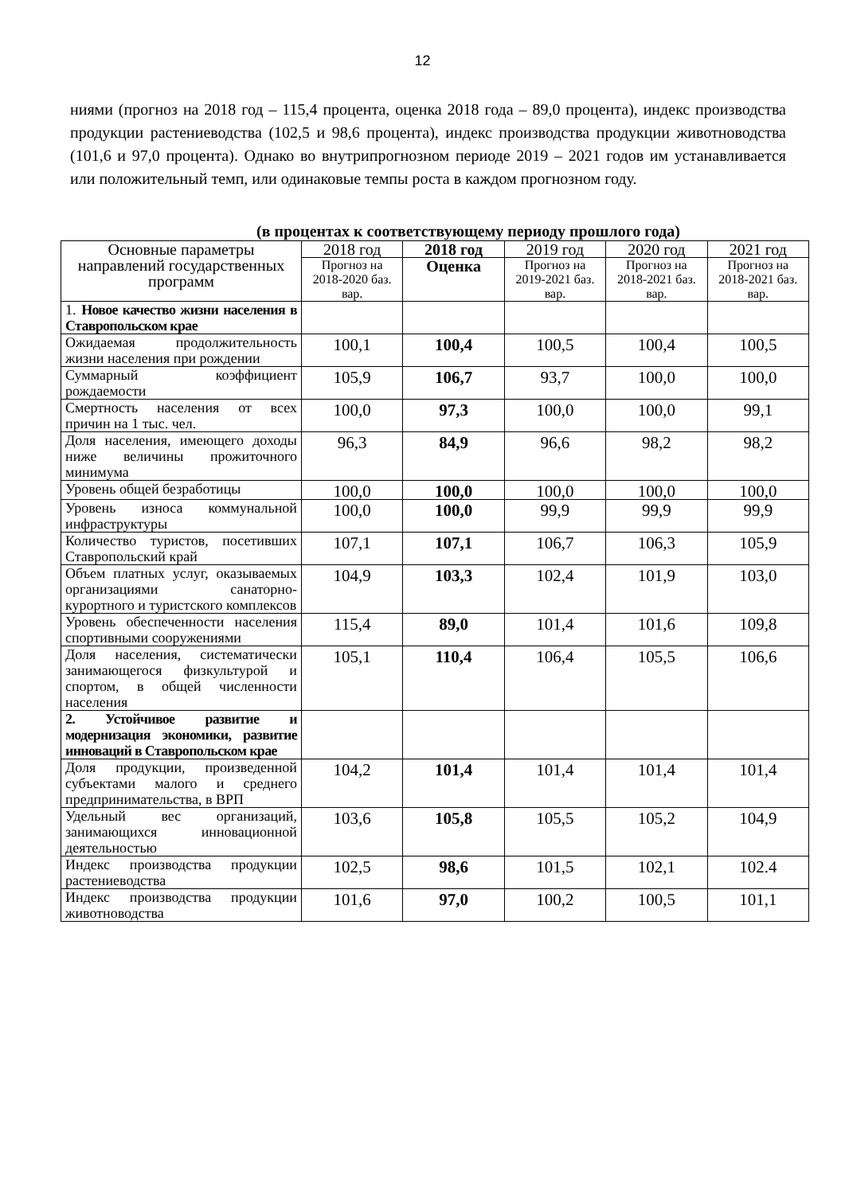12
ниями (прогноз на 2018 год – 115,4 процента, оценка 2018 года – 89,0 процента), индекс производства продукции растениеводства (102,5 и 98,6 процента), индекс производства продукции животноводства (101,6 и 97,0 процента). Однако во внутрипрогнозном периоде 2019 – 2021 годов им устанавливается или положительный темп, или одинаковые темпы роста в каждом прогнозном году.
(в процентах к соответствующему периоду прошлого года)
| Основные параметры направлений государственных программ | 2018 год | 2018 год | 2019 год | 2020 год | 2021 год |
| --- | --- | --- | --- | --- | --- |
| | Прогноз на 2018-2020 баз. вар. | Оценка | Прогноз на 2019-2021 баз. вар. | Прогноз на 2018-2021 баз. вар. | Прогноз на 2018-2021 баз. вар. |
| 1. Новое качество жизни населения в Ставропольском крае | | | | | |
| Ожидаемая продолжительность жизни населения при рождении | 100,1 | 100,4 | 100,5 | 100,4 | 100,5 |
| Суммарный коэффициент рождаемости | 105,9 | 106,7 | 93,7 | 100,0 | 100,0 |
| Смертность населения от всех причин на 1 тыс. чел. | 100,0 | 97,3 | 100,0 | 100,0 | 99,1 |
| Доля населения, имеющего доходы ниже величины прожиточного минимума | 96,3 | 84,9 | 96,6 | 98,2 | 98,2 |
| Уровень общей безработицы | 100,0 | 100,0 | 100,0 | 100,0 | 100,0 |
| Уровень износа коммунальной инфраструктуры | 100,0 | 100,0 | 99,9 | 99,9 | 99,9 |
| Количество туристов, посетивших Ставропольский край | 107,1 | 107,1 | 106,7 | 106,3 | 105,9 |
| Объем платных услуг, оказываемых организациями санаторно-курортного и туристского комплексов | 104,9 | 103,3 | 102,4 | 101,9 | 103,0 |
| Уровень обеспеченности населения спортивными сооружениями | 115,4 | 89,0 | 101,4 | 101,6 | 109,8 |
| Доля населения, систематически занимающегося физкультурой и спортом, в общей численности населения | 105,1 | 110,4 | 106,4 | 105,5 | 106,6 |
| 2. Устойчивое развитие и модернизация экономики, развитие инноваций в Ставропольском крае | | | | | |
| Доля продукции, произведенной субъектами малого и среднего предпринимательства, в ВРП | 104,2 | 101,4 | 101,4 | 101,4 | 101,4 |
| Удельный вес организаций, занимающихся инновационной деятельностью | 103,6 | 105,8 | 105,5 | 105,2 | 104,9 |
| Индекс производства продукции растениеводства | 102,5 | 98,6 | 101,5 | 102,1 | 102.4 |
| Индекс производства продукции животноводства | 101,6 | 97,0 | 100,2 | 100,5 | 101,1 |